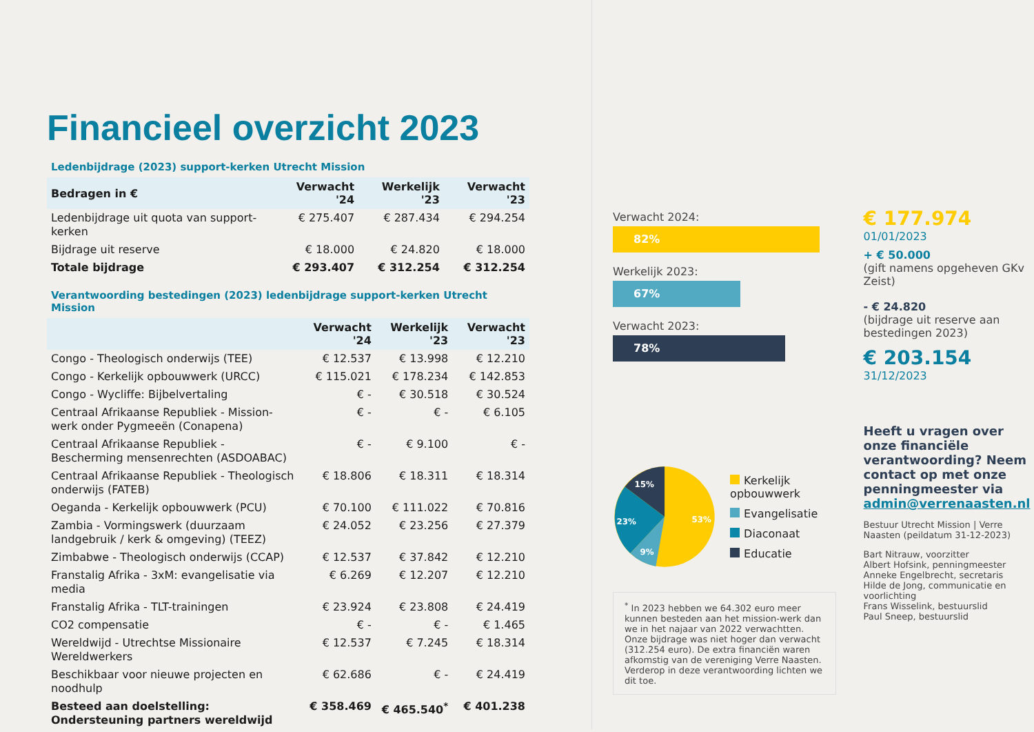Financieel overzicht 2023
Ledenbijdrage (2023) support-kerken Utrecht Mission
| Bedragen in € | Verwacht '24 | Werkelijk '23 | Verwacht '23 |
| --- | --- | --- | --- |
| Ledenbijdrage uit quota van support-kerken | € 275.407 | € 287.434 | € 294.254 |
| Bijdrage uit reserve | € 18.000 | € 24.820 | € 18.000 |
| Totale bijdrage | € 293.407 | € 312.254 | € 312.254 |
Verantwoording bestedingen (2023) ledenbijdrage support-kerken Utrecht Mission
| | Verwacht '24 | Werkelijk '23 | Verwacht '23 |
| --- | --- | --- | --- |
| Congo - Theologisch onderwijs (TEE) | € 12.537 | € 13.998 | € 12.210 |
| Congo - Kerkelijk opbouwwerk (URCC) | € 115.021 | € 178.234 | € 142.853 |
| Congo - Wycliffe: Bijbelvertaling | € - | € 30.518 | € 30.524 |
| Centraal Afrikaanse Republiek - Mission-werk onder Pygmeeën (Conapena) | € - | € - | € 6.105 |
| Centraal Afrikaanse Republiek - Bescherming mensenrechten (ASDOABAC) | € - | € 9.100 | € - |
| Centraal Afrikaanse Republiek - Theologisch onderwijs (FATEB) | € 18.806 | € 18.311 | € 18.314 |
| Oeganda - Kerkelijk opbouwwerk (PCU) | € 70.100 | € 111.022 | € 70.816 |
| Zambia - Vormingswerk (duurzaam landgebruik / kerk & omgeving) (TEEZ) | € 24.052 | € 23.256 | € 27.379 |
| Zimbabwe - Theologisch onderwijs (CCAP) | € 12.537 | € 37.842 | € 12.210 |
| Franstalig Afrika - 3xM: evangelisatie via media | € 6.269 | € 12.207 | € 12.210 |
| Franstalig Afrika - TLT-trainingen | € 23.924 | € 23.808 | € 24.419 |
| CO2 compensatie | € - | € - | € 1.465 |
| Wereldwijd - Utrechtse Missionaire Wereldwerkers | € 12.537 | € 7.245 | € 18.314 |
| Beschikbaar voor nieuwe projecten en noodhulp | € 62.686 | € - | € 24.419 |
| Besteed aan doelstelling: Ondersteuning partners wereldwijd | € 358.469 | € 465.540<sup>*</sup> | € 401.238 |
Verwacht 2024:
82%
Werkelijk 2023:
67%
Verwacht 2023:
78%
15%
23%
9%
53%
Kerkelijk opbouwwerk
Evangelisatie
Diaconaat
Educatie
<sup>*</sup> In 2023 hebben we 64.302 euro meer kunnen besteden aan het mission-werk dan we in het najaar van 2022 verwachtten. Onze bijdrage was niet hoger dan verwacht (312.254 euro). De extra financiën waren afkomstig van de vereniging Verre Naasten. Verderop in deze verantwoording lichten we dit toe.
€ 177.974 01/01/2023
+ € 50.000
(gift namens opgeheven GKv Zeist)
- € 24.820
(bijdrage uit reserve aan bestedingen 2023)
€ 203.154 31/12/2023
Heeft u vragen over onze financiële verantwoording? Neem contact op met onze penningmeester via admin@verrenaasten.nl
Bestuur Utrecht Mission | Verre Naasten (peildatum 31-12-2023)
Bart Nitrauw, voorzitter
Albert Hofsink, penningmeester
Anneke Engelbrecht, secretaris
Hilde de Jong, communicatie en voorlichting
Frans Wisselink, bestuurslid
Paul Sneep, bestuurslid